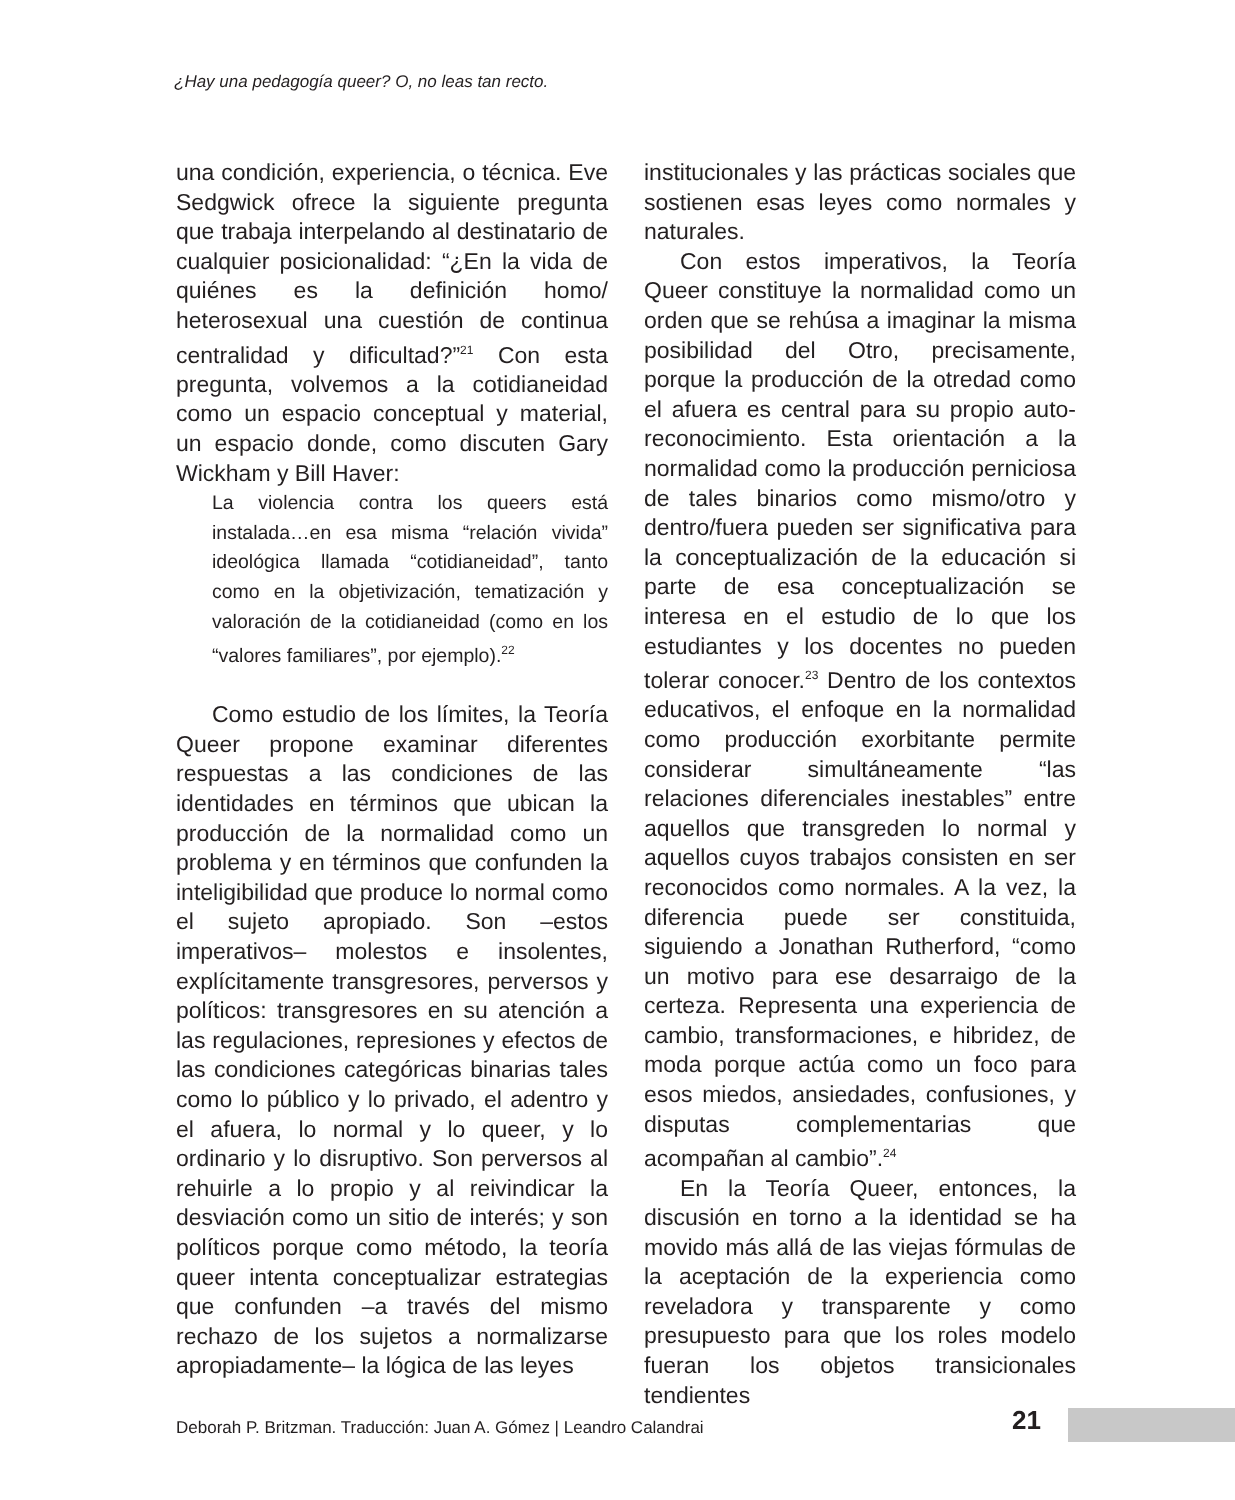¿Hay una pedagogía queer? O, no leas tan recto.
una condición, experiencia, o técnica. Eve Sedgwick ofrece la siguiente pregunta que trabaja interpelando al destinatario de cualquier posicionalidad: “¿En la vida de quiénes es la definición homo/ heterosexual una cuestión de continua centralidad y dificultad?”<sup>21</sup> Con esta pregunta, volvemos a la cotidianeidad como un espacio conceptual y material, un espacio donde, como discuten Gary Wickham y Bill Haver:
La violencia contra los queers está instalada…en esa misma “relación vivida” ideológica llamada “cotidianeidad”, tanto como en la objetivización, tematización y valoración de la cotidianeidad (como en los “valores familiares”, por ejemplo).<sup>22</sup>
Como estudio de los límites, la Teoría Queer propone examinar diferentes respuestas a las condiciones de las identidades en términos que ubican la producción de la normalidad como un problema y en términos que confunden la inteligibilidad que produce lo normal como el sujeto apropiado. Son –estos imperativos– molestos e insolentes, explícitamente transgresores, perversos y políticos: transgresores en su atención a las regulaciones, represiones y efectos de las condiciones categóricas binarias tales como lo público y lo privado, el adentro y el afuera, lo normal y lo queer, y lo ordinario y lo disruptivo. Son perversos al rehuirle a lo propio y al reivindicar la desviación como un sitio de interés; y son políticos porque como método, la teoría queer intenta conceptualizar estrategias que confunden –a través del mismo rechazo de los sujetos a normalizarse apropiadamente– la lógica de las leyes
institucionales y las prácticas sociales que sostienen esas leyes como normales y naturales.
Con estos imperativos, la Teoría Queer constituye la normalidad como un orden que se rehúsa a imaginar la misma posibilidad del Otro, precisamente, porque la producción de la otredad como el afuera es central para su propio auto-reconocimiento. Esta orientación a la normalidad como la producción perniciosa de tales binarios como mismo/otro y dentro/fuera pueden ser significativa para la conceptualización de la educación si parte de esa conceptualización se interesa en el estudio de lo que los estudiantes y los docentes no pueden tolerar conocer.<sup>23</sup> Dentro de los contextos educativos, el enfoque en la normalidad como producción exorbitante permite considerar simultáneamente “las relaciones diferenciales inestables” entre aquellos que transgreden lo normal y aquellos cuyos trabajos consisten en ser reconocidos como normales. A la vez, la diferencia puede ser constituida, siguiendo a Jonathan Rutherford, “como un motivo para ese desarraigo de la certeza. Representa una experiencia de cambio, transformaciones, e hibridez, de moda porque actúa como un foco para esos miedos, ansiedades, confusiones, y disputas complementarias que acompañan al cambio”.<sup>24</sup>
En la Teoría Queer, entonces, la discusión en torno a la identidad se ha movido más allá de las viejas fórmulas de la aceptación de la experiencia como reveladora y transparente y como presupuesto para que los roles modelo fueran los objetos transicionales tendientes
Deborah P. Britzman. Traducción: Juan A. Gómez | Leandro Calandrai
21